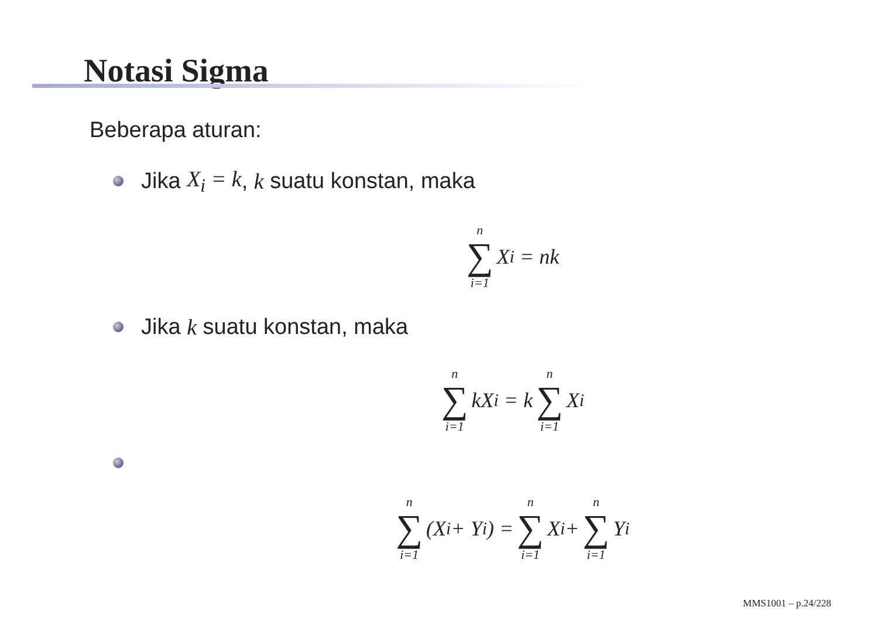Notasi Sigma
Beberapa aturan:
Jika X<sub>i</sub> = k, k suatu konstan, maka
n ∑ i=1 X<sub>i</sub> = nk
Jika k suatu konstan, maka
n ∑ i=1 kX<sub>i</sub> = k n ∑ i=1 X<sub>i</sub>
n ∑ i=1 (X<sub>i</sub> + Y<sub>i</sub>) = n ∑ i=1 X<sub>i</sub> + n ∑ i=1 Y<sub>i</sub>
MMS1001 – p.24/228